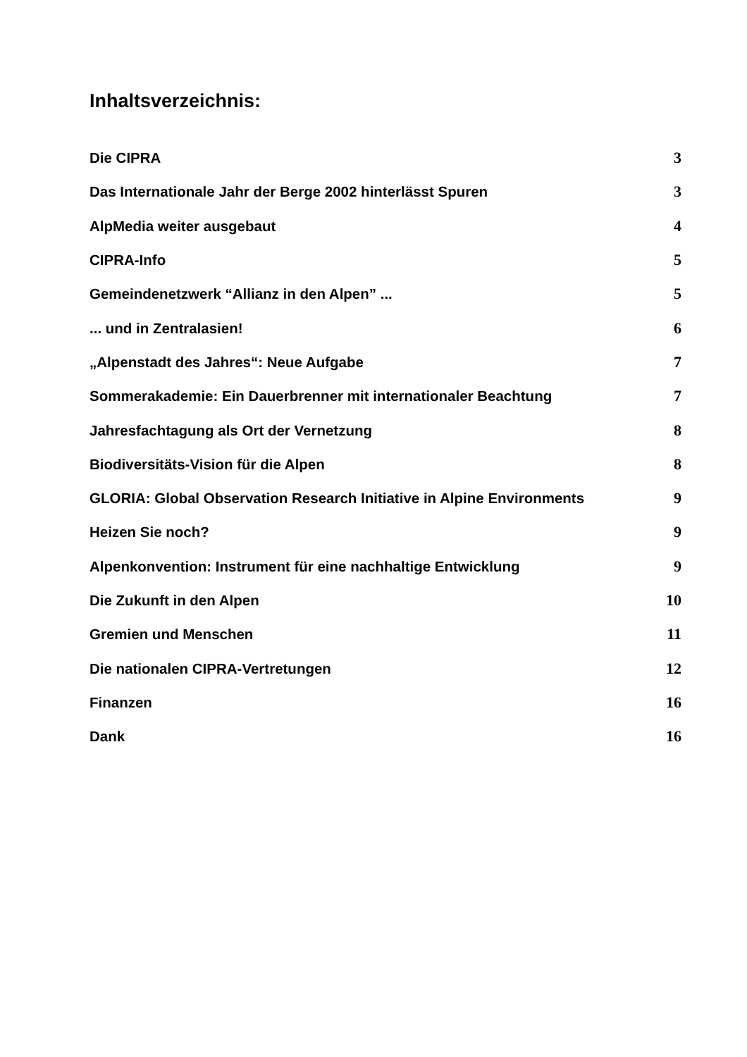Inhaltsverzeichnis:
| Die CIPRA | 3 |
| Das Internationale Jahr der Berge 2002 hinterlässt Spuren | 3 |
| AlpMedia weiter ausgebaut | 4 |
| CIPRA-Info | 5 |
| Gemeindenetzwerk “Allianz in den Alpen” ... | 5 |
| ... und in Zentralasien! | 6 |
| „Alpenstadt des Jahres“: Neue Aufgabe | 7 |
| Sommerakademie: Ein Dauerbrenner mit internationaler Beachtung | 7 |
| Jahresfachtagung als Ort der Vernetzung | 8 |
| Biodiversitäts-Vision für die Alpen | 8 |
| GLORIA: Global Observation Research Initiative in Alpine Environments | 9 |
| Heizen Sie noch? | 9 |
| Alpenkonvention: Instrument für eine nachhaltige Entwicklung | 9 |
| Die Zukunft in den Alpen | 10 |
| Gremien und Menschen | 11 |
| Die nationalen CIPRA-Vertretungen | 12 |
| Finanzen | 16 |
| Dank | 16 |